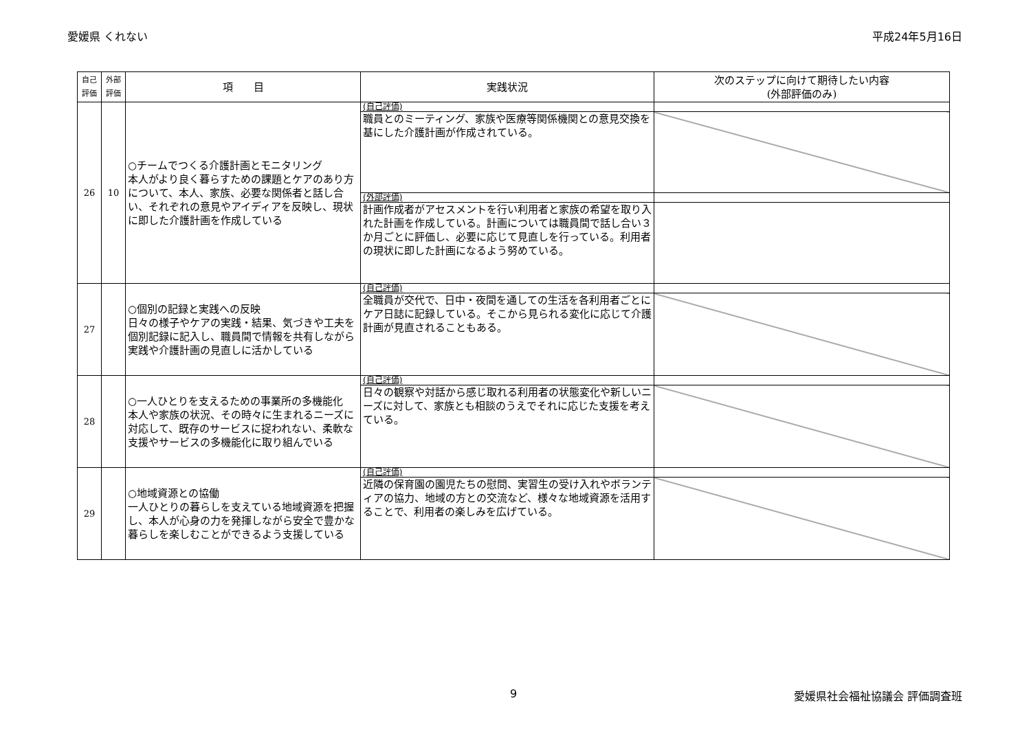愛媛県 くれない 平成24年5月16日
| 自己評価 | 外部評価 | 項 目 | 実践状況 | 次のステップに向けて期待したい内容 (外部評価のみ) |
| --- | --- | --- | --- | --- |
| 26 | 10 | ○チームでつくる介護計画とモニタリング 本人がより良く暮らすための課題とケアのあり方について、本人、家族、必要な関係者と話し合い、それぞれの意見やアイディアを反映し、現状に即した介護計画を作成している | (自己評価) | |
| | | | 職員とのミーティング、家族や医療等関係機関との意見交換を基にした介護計画が作成されている。 | |
| | | | (外部評価) | |
| | | | 計画作成者がアセスメントを行い利用者と家族の希望を取り入れた計画を作成している。計画については職員間で話し合い３か月ごとに評価し、必要に応じて見直しを行っている。利用者の現状に即した計画になるよう努めている。 | |
| 27 | | ○個別の記録と実践への反映 日々の様子やケアの実践・結果、気づきや工夫を個別記録に記入し、職員間で情報を共有しながら実践や介護計画の見直しに活かしている | (自己評価) | |
| | | | 全職員が交代で、日中・夜間を通しての生活を各利用者ごとにケア日誌に記録している。そこから見られる変化に応じて介護計画が見直されることもある。 | |
| 28 | | ○一人ひとりを支えるための事業所の多機能化 本人や家族の状況、その時々に生まれるニーズに対応して、既存のサービスに捉われない、柔軟な支援やサービスの多機能化に取り組んでいる | (自己評価) | |
| | | | 日々の観察や対話から感じ取れる利用者の状態変化や新しいニーズに対して、家族とも相談のうえでそれに応じた支援を考えている。 | |
| 29 | | ○地域資源との協働 一人ひとりの暮らしを支えている地域資源を把握し、本人が心身の力を発揮しながら安全で豊かな暮らしを楽しむことができるよう支援している | (自己評価) | |
| | | | 近隣の保育園の園児たちの慰問、実習生の受け入れやボランティアの協力、地域の方との交流など、様々な地域資源を活用することで、利用者の楽しみを広げている。 | |
9 愛媛県社会福祉協議会 評価調査班